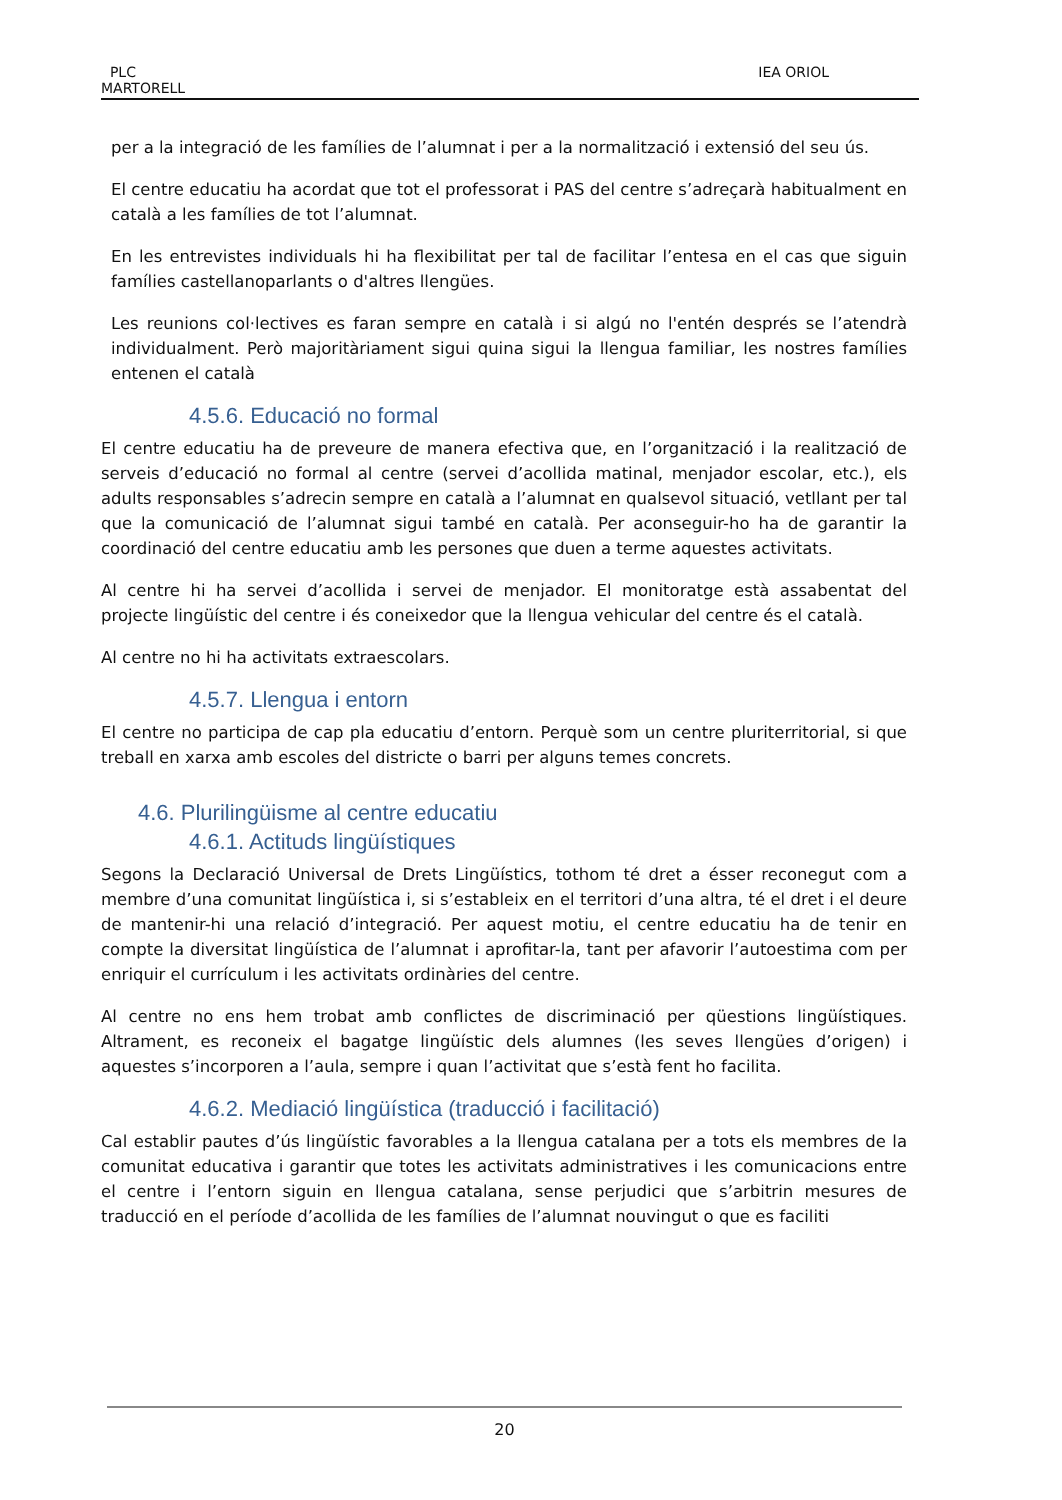PLC
MARTORELL
IEA ORIOL
per a la integració de les famílies de l’alumnat i per a la normalització i extensió del seu ús.
El centre educatiu ha acordat que tot el professorat i PAS del centre s’adreçarà habitualment en català a les famílies de tot l’alumnat.
En les entrevistes individuals hi ha flexibilitat per tal de facilitar l’entesa en el cas que siguin famílies castellanoparlants o d'altres llengües.
Les reunions col·lectives es faran sempre en català i si algú no l'entén després se l’atendrà individualment. Però majoritàriament sigui quina sigui la llengua familiar, les nostres famílies entenen el català
4.5.6. Educació no formal
El centre educatiu ha de preveure de manera efectiva que, en l’organització i la realització de serveis d’educació no formal al centre (servei d’acollida matinal, menjador escolar, etc.), els adults responsables s’adrecin sempre en català a l’alumnat en qualsevol situació, vetllant per tal que la comunicació de l’alumnat sigui també en català. Per aconseguir-ho ha de garantir la coordinació del centre educatiu amb les persones que duen a terme aquestes activitats.
Al centre hi ha servei d’acollida i servei de menjador. El monitoratge està assabentat del projecte lingüístic del centre i és coneixedor que la llengua vehicular del centre és el català.
Al centre no hi ha activitats extraescolars.
4.5.7. Llengua i entorn
El centre no participa de cap pla educatiu d’entorn. Perquè som un centre pluriterritorial, si que treball en xarxa amb escoles del districte o barri per alguns temes concrets.
4.6. Plurilingüisme al centre educatiu
4.6.1. Actituds lingüístiques
Segons la Declaració Universal de Drets Lingüístics, tothom té dret a ésser reconegut com a membre d’una comunitat lingüística i, si s’estableix en el territori d’una altra, té el dret i el deure de mantenir-hi una relació d’integració. Per aquest motiu, el centre educatiu ha de tenir en compte la diversitat lingüística de l’alumnat i aprofitar-la, tant per afavorir l’autoestima com per enriquir el currículum i les activitats ordinàries del centre.
Al centre no ens hem trobat amb conflictes de discriminació per qüestions lingüístiques. Altrament, es reconeix el bagatge lingüístic dels alumnes (les seves llengües d’origen) i aquestes s’incorporen a l’aula, sempre i quan l’activitat que s’està fent ho facilita.
4.6.2. Mediació lingüística (traducció i facilitació)
Cal establir pautes d’ús lingüístic favorables a la llengua catalana per a tots els membres de la comunitat educativa i garantir que totes les activitats administratives i les comunicacions entre el centre i l’entorn siguin en llengua catalana, sense perjudici que s’arbitrin mesures de traducció en el període d’acollida de les famílies de l’alumnat nouvingut o que es faciliti
20